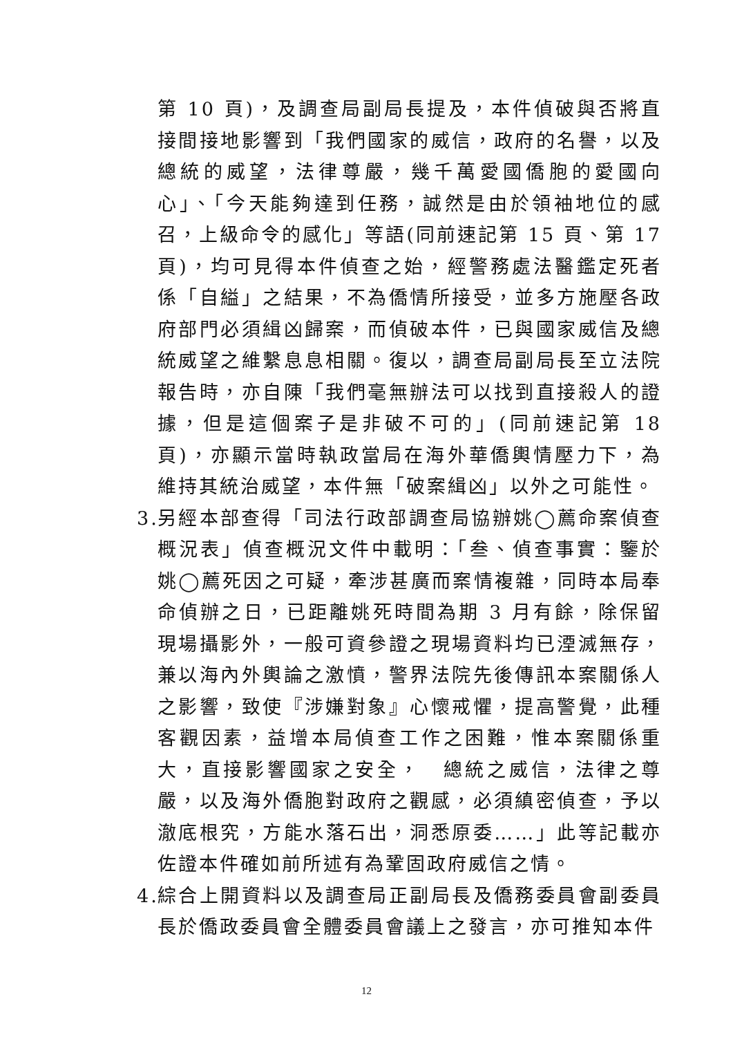第 10 頁)，及調查局副局長提及，本件偵破與否將直接間接地影響到「我們國家的威信，政府的名譽，以及總統的威望，法律尊嚴，幾千萬愛國僑胞的愛國向心」、「今天能夠達到任務，誠然是由於領袖地位的感召，上級命令的感化」等語(同前速記第 15 頁、第 17 頁)，均可見得本件偵查之始，經警務處法醫鑑定死者係「自縊」之結果，不為僑情所接受，並多方施壓各政府部門必須緝凶歸案，而偵破本件，已與國家威信及總統威望之維繫息息相關。復以，調查局副局長至立法院報告時，亦自陳「我們毫無辦法可以找到直接殺人的證據，但是這個案子是非破不可的」(同前速記第 18 頁)，亦顯示當時執政當局在海外華僑輿情壓力下，為維持其統治威望，本件無「破案緝凶」以外之可能性。
3.
另經本部查得「司法行政部調查局協辦姚◯薦命案偵查概況表」偵查概況文件中載明：「叁、偵查事實：鑒於姚◯薦死因之可疑，牽涉甚廣而案情複雜，同時本局奉命偵辦之日，已距離姚死時間為期 3 月有餘，除保留現場攝影外，一般可資參證之現場資料均已湮滅無存，兼以海內外輿論之激憤，警界法院先後傳訊本案關係人之影響，致使『涉嫌對象』心懷戒懼，提高警覺，此種客觀因素，益增本局偵查工作之困難，惟本案關係重大，直接影響國家之安全，　總統之威信，法律之尊嚴，以及海外僑胞對政府之觀感，必須縝密偵查，予以澈底根究，方能水落石出，洞悉原委……」此等記載亦佐證本件確如前所述有為鞏固政府威信之情。
4.
綜合上開資料以及調查局正副局長及僑務委員會副委員長於僑政委員會全體委員會議上之發言，亦可推知本件
12